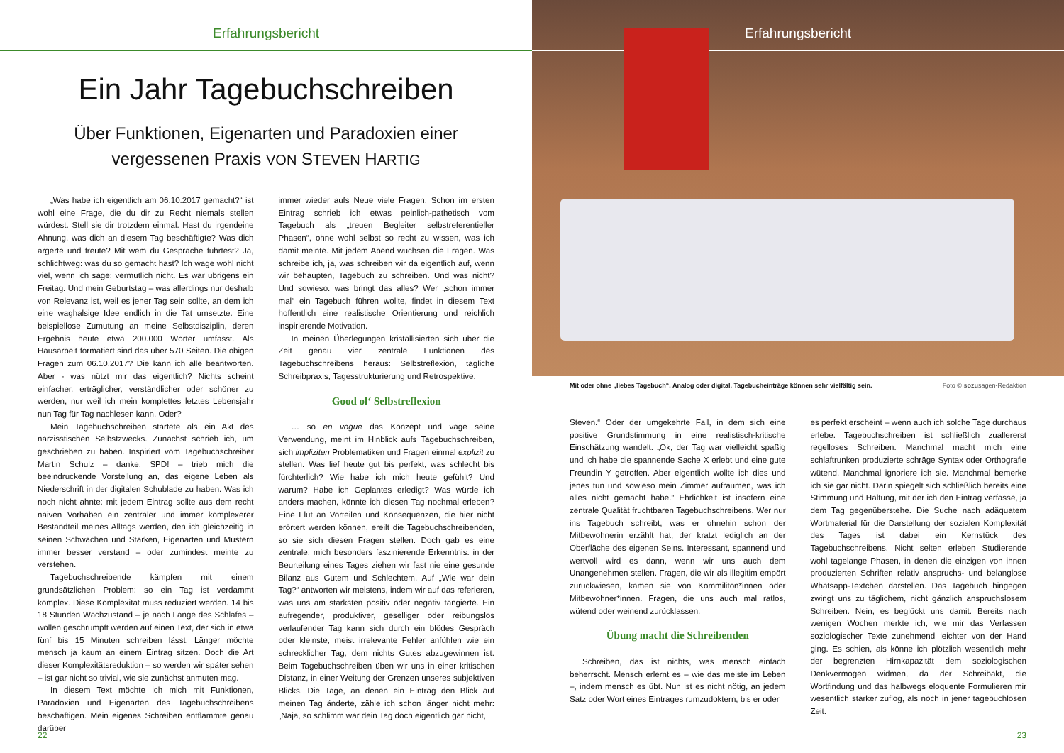Erfahrungsbericht
Ein Jahr Tagebuchschreiben
Über Funktionen, Eigenarten und Paradoxien einer
vergessenen Praxis VON STEVEN HARTIG
„Was habe ich eigentlich am 06.10.2017 gemacht?“ ist wohl eine Frage, die du dir zu Recht niemals stellen würdest. Stell sie dir trotzdem einmal. Hast du irgendeine Ahnung, was dich an diesem Tag beschäftigte? Was dich ärgerte und freute? Mit wem du Gespräche führtest? Ja, schlichtweg: was du so gemacht hast? Ich wage wohl nicht viel, wenn ich sage: vermutlich nicht. Es war übrigens ein Freitag. Und mein Geburtstag – was allerdings nur deshalb von Relevanz ist, weil es jener Tag sein sollte, an dem ich eine waghalsige Idee endlich in die Tat umsetzte. Eine beispiellose Zumutung an meine Selbstdisziplin, deren Ergebnis heute etwa 200.000 Wörter umfasst. Als Hausarbeit formatiert sind das über 570 Seiten. Die obigen Fragen zum 06.10.2017? Die kann ich alle beantworten. Aber - was nützt mir das eigentlich? Nichts scheint einfacher, erträglicher, verständlicher oder schöner zu werden, nur weil ich mein komplettes letztes Lebensjahr nun Tag für Tag nachlesen kann. Oder?
Mein Tagebuchschreiben startete als ein Akt des narzisstischen Selbstzwecks. Zunächst schrieb ich, um geschrieben zu haben. Inspiriert vom Tagebuchschreiber Martin Schulz – danke, SPD! – trieb mich die beeindruckende Vorstellung an, das eigene Leben als Niederschrift in der digitalen Schublade zu haben. Was ich noch nicht ahnte: mit jedem Eintrag sollte aus dem recht naiven Vorhaben ein zentraler und immer komplexerer Bestandteil meines Alltags werden, den ich gleichzeitig in seinen Schwächen und Stärken, Eigenarten und Mustern immer besser verstand – oder zumindest meinte zu verstehen.
Tagebuchschreibende kämpfen mit einem grundsätzlichen Problem: so ein Tag ist verdammt komplex. Diese Komplexität muss reduziert werden. 14 bis 18 Stunden Wachzustand – je nach Länge des Schlafes – wollen geschrumpft werden auf einen Text, der sich in etwa fünf bis 15 Minuten schreiben lässt. Länger möchte mensch ja kaum an einem Eintrag sitzen. Doch die Art dieser Komplexitätsreduktion – so werden wir später sehen – ist gar nicht so trivial, wie sie zunächst anmuten mag.
In diesem Text möchte ich mich mit Funktionen, Paradoxien und Eigenarten des Tagebuchschreibens beschäftigen. Mein eigenes Schreiben entflammte genau darüber
immer wieder aufs Neue viele Fragen. Schon im ersten Eintrag schrieb ich etwas peinlich-pathetisch vom Tagebuch als „treuen Begleiter selbstreferentieller Phasen“, ohne wohl selbst so recht zu wissen, was ich damit meinte. Mit jedem Abend wuchsen die Fragen. Was schreibe ich, ja, was schreiben wir da eigentlich auf, wenn wir behaupten, Tagebuch zu schreiben. Und was nicht? Und sowieso: was bringt das alles? Wer „schon immer mal“ ein Tagebuch führen wollte, findet in diesem Text hoffentlich eine realistische Orientierung und reichlich inspirierende Motivation.
In meinen Überlegungen kristallisierten sich über die Zeit genau vier zentrale Funktionen des Tagebuchschreibens heraus: Selbstreflexion, tägliche Schreibpraxis, Tagesstrukturierung und Retrospektive.
Good ol‘ Selbstreflexion
… so en vogue das Konzept und vage seine Verwendung, meint im Hinblick aufs Tagebuchschreiben, sich impliziten Problematiken und Fragen einmal explizit zu stellen. Was lief heute gut bis perfekt, was schlecht bis fürchterlich? Wie habe ich mich heute gefühlt? Und warum? Habe ich Geplantes erledigt? Was würde ich anders machen, könnte ich diesen Tag nochmal erleben? Eine Flut an Vorteilen und Konsequenzen, die hier nicht erörtert werden können, ereilt die Tagebuchschreibenden, so sie sich diesen Fragen stellen. Doch gab es eine zentrale, mich besonders faszinierende Erkenntnis: in der Beurteilung eines Tages ziehen wir fast nie eine gesunde Bilanz aus Gutem und Schlechtem. Auf „Wie war dein Tag?“ antworten wir meistens, indem wir auf das referieren, was uns am stärksten positiv oder negativ tangierte. Ein aufregender, produktiver, geselliger oder reibungslos verlaufender Tag kann sich durch ein blödes Gespräch oder kleinste, meist irrelevante Fehler anfühlen wie ein schrecklicher Tag, dem nichts Gutes abzugewinnen ist. Beim Tagebuchschreiben üben wir uns in einer kritischen Distanz, in einer Weitung der Grenzen unseres subjektiven Blicks. Die Tage, an denen ein Eintrag den Blick auf meinen Tag änderte, zähle ich schon länger nicht mehr: „Naja, so schlimm war dein Tag doch eigentlich gar nicht,
22
Erfahrungsbericht
Mit oder ohne „liebes Tagebuch“. Analog oder digital. Tagebucheinträge können sehr vielfältig sein. Foto © sozusagen-Redaktion
Steven.“ Oder der umgekehrte Fall, in dem sich eine positive Grundstimmung in eine realistisch-kritische Einschätzung wandelt: „Ok, der Tag war vielleicht spaßig und ich habe die spannende Sache X erlebt und eine gute Freundin Y getroffen. Aber eigentlich wollte ich dies und jenes tun und sowieso mein Zimmer aufräumen, was ich alles nicht gemacht habe.“ Ehrlichkeit ist insofern eine zentrale Qualität fruchtbaren Tagebuchschreibens. Wer nur ins Tagebuch schreibt, was er ohnehin schon der Mitbewohnerin erzählt hat, der kratzt lediglich an der Oberfläche des eigenen Seins. Interessant, spannend und wertvoll wird es dann, wenn wir uns auch dem Unangenehmen stellen. Fragen, die wir als illegitim empört zurückwiesen, kämen sie von Kommiliton*innen oder Mitbewohner*innen. Fragen, die uns auch mal ratlos, wütend oder weinend zurücklassen.
Übung macht die Schreibenden
Schreiben, das ist nichts, was mensch einfach beherrscht. Mensch erlernt es – wie das meiste im Leben –, indem mensch es übt. Nun ist es nicht nötig, an jedem Satz oder Wort eines Eintrages rumzudoktern, bis er oder
es perfekt erscheint – wenn auch ich solche Tage durchaus erlebe. Tagebuchschreiben ist schließlich zuallererst regelloses Schreiben. Manchmal macht mich eine schlaftrunken produzierte schräge Syntax oder Orthografie wütend. Manchmal ignoriere ich sie. Manchmal bemerke ich sie gar nicht. Darin spiegelt sich schließlich bereits eine Stimmung und Haltung, mit der ich den Eintrag verfasse, ja dem Tag gegenüberstehe. Die Suche nach adäquatem Wortmaterial für die Darstellung der sozialen Komplexität des Tages ist dabei ein Kernstück des Tagebuchschreibens. Nicht selten erleben Studierende wohl tagelange Phasen, in denen die einzigen von ihnen produzierten Schriften relativ anspruchs- und belanglose Whatsapp-Textchen darstellen. Das Tagebuch hingegen zwingt uns zu täglichem, nicht gänzlich anspruchslosem Schreiben. Nein, es beglückt uns damit. Bereits nach wenigen Wochen merkte ich, wie mir das Verfassen soziologischer Texte zunehmend leichter von der Hand ging. Es schien, als könne ich plötzlich wesentlich mehr der begrenzten Hirnkapazität dem soziologischen Denkvermögen widmen, da der Schreibakt, die Wortfindung und das halbwegs eloquente Formulieren mir wesentlich stärker zuflog, als noch in jener tagebuchlosen Zeit.
23